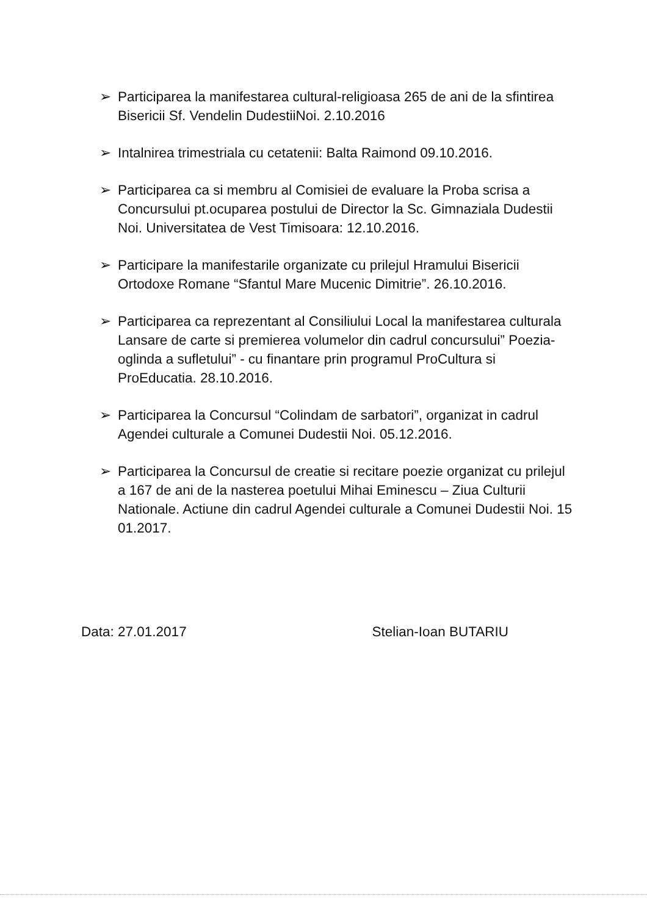➢ Participarea la manifestarea cultural-religioasa 265 de ani de la sfintirea Bisericii Sf. Vendelin DudestiiNoi. 2.10.2016
➢ Intalnirea trimestriala cu cetatenii: Balta Raimond 09.10.2016.
➢ Participarea ca si membru al Comisiei de evaluare la Proba scrisa a Concursului pt.ocuparea postului de Director la Sc. Gimnaziala Dudestii Noi. Universitatea de Vest Timisoara: 12.10.2016.
➢ Participare la manifestarile organizate cu prilejul Hramului Bisericii Ortodoxe Romane “Sfantul Mare Mucenic Dimitrie”. 26.10.2016.
➢ Participarea ca reprezentant al Consiliului Local la manifestarea culturala Lansare de carte si premierea volumelor din cadrul concursului” Poezia- oglinda a sufletului” - cu finantare prin programul ProCultura si ProEducatia. 28.10.2016.
➢ Participarea la Concursul “Colindam de sarbatori”, organizat in cadrul Agendei culturale a Comunei Dudestii Noi. 05.12.2016.
➢ Participarea la Concursul de creatie si recitare poezie organizat cu prilejul a 167 de ani de la nasterea poetului Mihai Eminescu – Ziua Culturii Nationale. Actiune din cadrul Agendei culturale a Comunei Dudestii Noi. 15 01.2017.
Data: 27.01.2017 Stelian-Ioan BUTARIU